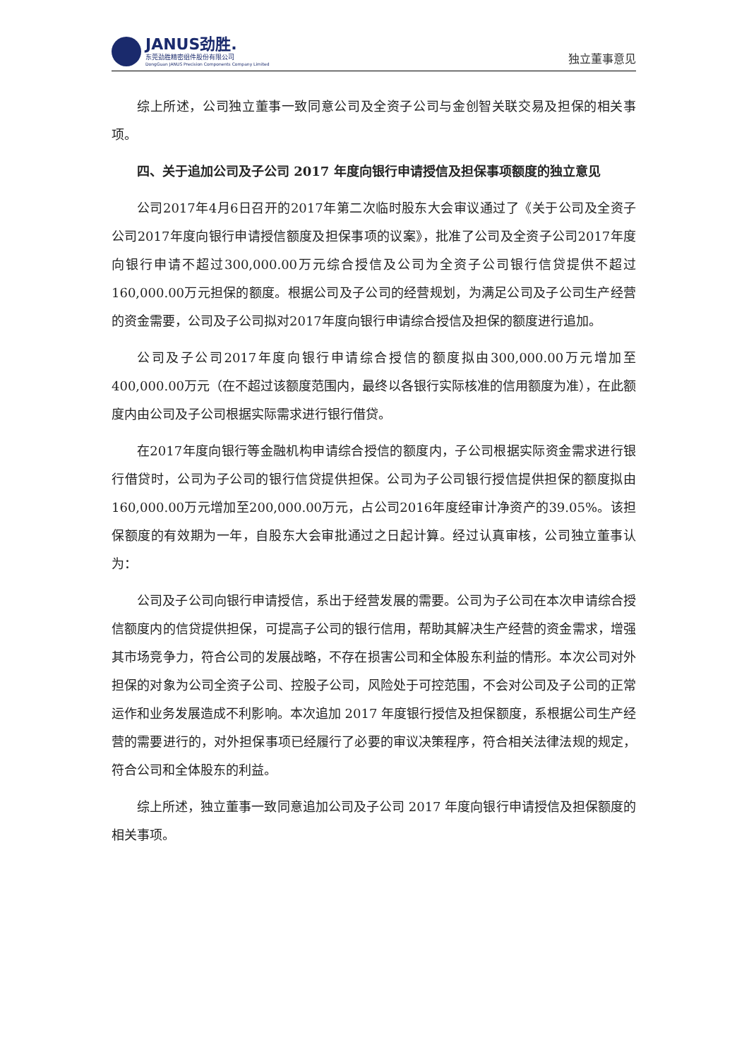JANUS劲胜.
东莞劲胜精密组件股份有限公司
DongGuan JANUS Precision Components Company Limited
独立董事意见
综上所述，公司独立董事一致同意公司及全资子公司与金创智关联交易及担保的相关事项。
四、关于追加公司及子公司 2017 年度向银行申请授信及担保事项额度的独立意见
公司2017年4月6日召开的2017年第二次临时股东大会审议通过了《关于公司及全资子公司2017年度向银行申请授信额度及担保事项的议案》，批准了公司及全资子公司2017年度向银行申请不超过300,000.00万元综合授信及公司为全资子公司银行信贷提供不超过160,000.00万元担保的额度。根据公司及子公司的经营规划，为满足公司及子公司生产经营的资金需要，公司及子公司拟对2017年度向银行申请综合授信及担保的额度进行追加。
公司及子公司2017年度向银行申请综合授信的额度拟由300,000.00万元增加至400,000.00万元（在不超过该额度范围内，最终以各银行实际核准的信用额度为准），在此额度内由公司及子公司根据实际需求进行银行借贷。
在2017年度向银行等金融机构申请综合授信的额度内，子公司根据实际资金需求进行银行借贷时，公司为子公司的银行信贷提供担保。公司为子公司银行授信提供担保的额度拟由160,000.00万元增加至200,000.00万元，占公司2016年度经审计净资产的39.05%。该担保额度的有效期为一年，自股东大会审批通过之日起计算。经过认真审核，公司独立董事认为：
公司及子公司向银行申请授信，系出于经营发展的需要。公司为子公司在本次申请综合授信额度内的信贷提供担保，可提高子公司的银行信用，帮助其解决生产经营的资金需求，增强其市场竞争力，符合公司的发展战略，不存在损害公司和全体股东利益的情形。本次公司对外担保的对象为公司全资子公司、控股子公司，风险处于可控范围，不会对公司及子公司的正常运作和业务发展造成不利影响。本次追加 2017 年度银行授信及担保额度，系根据公司生产经营的需要进行的，对外担保事项已经履行了必要的审议决策程序，符合相关法律法规的规定，符合公司和全体股东的利益。
综上所述，独立董事一致同意追加公司及子公司 2017 年度向银行申请授信及担保额度的相关事项。